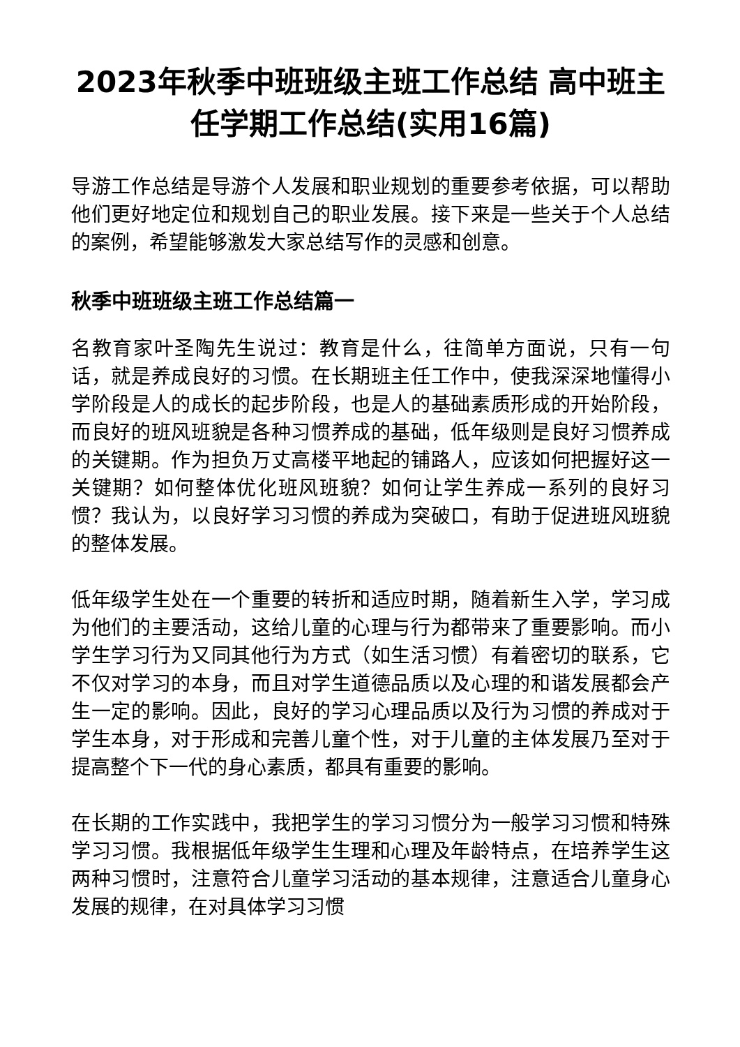2023年秋季中班班级主班工作总结 高中班主任学期工作总结(实用16篇)
导游工作总结是导游个人发展和职业规划的重要参考依据，可以帮助他们更好地定位和规划自己的职业发展。接下来是一些关于个人总结的案例，希望能够激发大家总结写作的灵感和创意。
秋季中班班级主班工作总结篇一
名教育家叶圣陶先生说过：教育是什么，往简单方面说，只有一句话，就是养成良好的习惯。在长期班主任工作中，使我深深地懂得小学阶段是人的成长的起步阶段，也是人的基础素质形成的开始阶段，而良好的班风班貌是各种习惯养成的基础，低年级则是良好习惯养成的关键期。作为担负万丈高楼平地起的铺路人，应该如何把握好这一关键期？如何整体优化班风班貌？如何让学生养成一系列的良好习惯？我认为，以良好学习习惯的养成为突破口，有助于促进班风班貌的整体发展。
低年级学生处在一个重要的转折和适应时期，随着新生入学，学习成为他们的主要活动，这给儿童的心理与行为都带来了重要影响。而小学生学习行为又同其他行为方式（如生活习惯）有着密切的联系，它不仅对学习的本身，而且对学生道德品质以及心理的和谐发展都会产生一定的影响。因此，良好的学习心理品质以及行为习惯的养成对于学生本身，对于形成和完善儿童个性，对于儿童的主体发展乃至对于提高整个下一代的身心素质，都具有重要的影响。
在长期的工作实践中，我把学生的学习习惯分为一般学习习惯和特殊学习习惯。我根据低年级学生生理和心理及年龄特点，在培养学生这两种习惯时，注意符合儿童学习活动的基本规律，注意适合儿童身心发展的规律，在对具体学习习惯